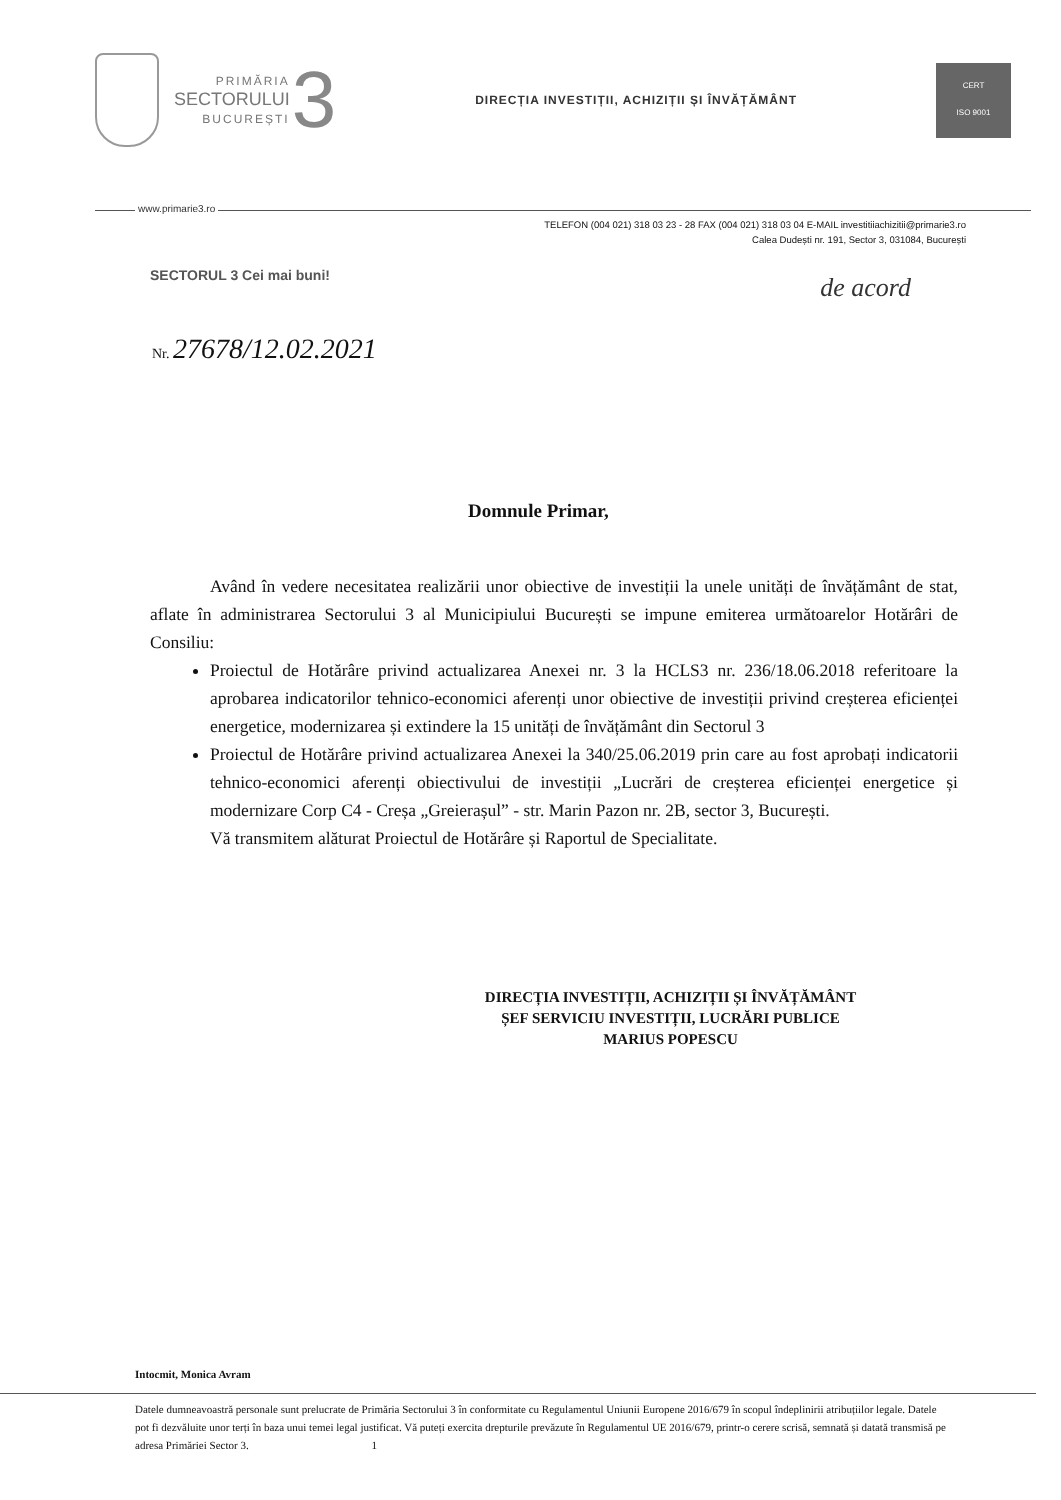PRIMĂRIA
SECTORULUI
BUCUREȘTI
3
DIRECȚIA INVESTIȚII, ACHIZIȚII ȘI ÎNVĂȚĂMÂNT
CERT
ISO 9001
www.primarie3.ro
TELEFON (004 021) 318 03 23 - 28 FAX (004 021) 318 03 04 E-MAIL investitiiachizitii@primarie3.ro
Calea Dudești nr. 191, Sector 3, 031084, București
SECTORUL 3 Cei mai buni!
de acord
Nr. 27678/12.02.2021
Domnule Primar,
Având în vedere necesitatea realizării unor obiective de investiții la unele unități de învățământ de stat, aflate în administrarea Sectorului 3 al Municipiului București se impune emiterea următoarelor Hotărâri de Consiliu:
Proiectul de Hotărâre privind actualizarea Anexei nr. 3 la HCLS3 nr. 236/18.06.2018 referitoare la aprobarea indicatorilor tehnico-economici aferenți unor obiective de investiții privind creșterea eficienței energetice, modernizarea și extindere la 15 unități de învățământ din Sectorul 3
Proiectul de Hotărâre privind actualizarea Anexei la 340/25.06.2019 prin care au fost aprobați indicatorii tehnico-economici aferenți obiectivului de investiții „Lucrări de creșterea eficienței energetice și modernizare Corp C4 - Creșa „Greierașul” - str. Marin Pazon nr. 2B, sector 3, București.
Vă transmitem alăturat Proiectul de Hotărâre și Raportul de Specialitate.
DIRECȚIA INVESTIȚII, ACHIZIȚII ȘI ÎNVĂȚĂMÂNT
ȘEF SERVICIU INVESTIȚII, LUCRĂRI PUBLICE
MARIUS POPESCU
Intocmit, Monica Avram
Datele dumneavoastră personale sunt prelucrate de Primăria Sectorului 3 în conformitate cu Regulamentul Uniunii Europene 2016/679 în scopul îndeplinirii atribuțiilor legale. Datele pot fi dezvăluite unor terți în baza unui temei legal justificat. Vă puteți exercita drepturile prevăzute în Regulamentul UE 2016/679, printr-o cerere scrisă, semnată și datată transmisă pe adresa Primăriei Sector 3. 1